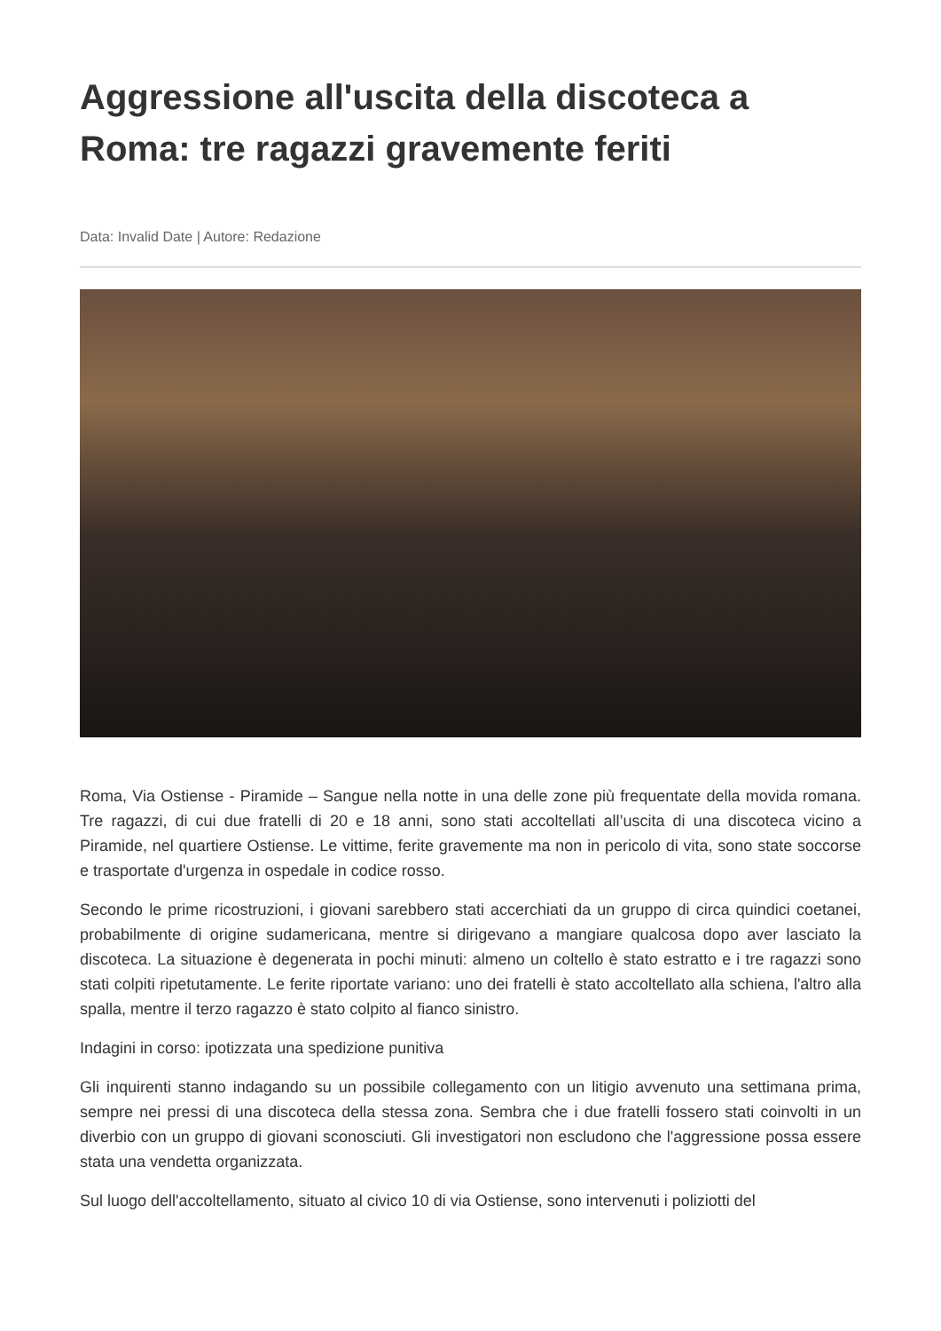Aggressione all'uscita della discoteca a Roma: tre ragazzi gravemente feriti
Data: Invalid Date | Autore: Redazione
Roma, Via Ostiense - Piramide – Sangue nella notte in una delle zone più frequentate della movida romana. Tre ragazzi, di cui due fratelli di 20 e 18 anni, sono stati accoltellati all’uscita di una discoteca vicino a Piramide, nel quartiere Ostiense. Le vittime, ferite gravemente ma non in pericolo di vita, sono state soccorse e trasportate d'urgenza in ospedale in codice rosso.
Secondo le prime ricostruzioni, i giovani sarebbero stati accerchiati da un gruppo di circa quindici coetanei, probabilmente di origine sudamericana, mentre si dirigevano a mangiare qualcosa dopo aver lasciato la discoteca. La situazione è degenerata in pochi minuti: almeno un coltello è stato estratto e i tre ragazzi sono stati colpiti ripetutamente. Le ferite riportate variano: uno dei fratelli è stato accoltellato alla schiena, l'altro alla spalla, mentre il terzo ragazzo è stato colpito al fianco sinistro.
Indagini in corso: ipotizzata una spedizione punitiva
Gli inquirenti stanno indagando su un possibile collegamento con un litigio avvenuto una settimana prima, sempre nei pressi di una discoteca della stessa zona. Sembra che i due fratelli fossero stati coinvolti in un diverbio con un gruppo di giovani sconosciuti. Gli investigatori non escludono che l'aggressione possa essere stata una vendetta organizzata.
Sul luogo dell'accoltellamento, situato al civico 10 di via Ostiense, sono intervenuti i poliziotti del